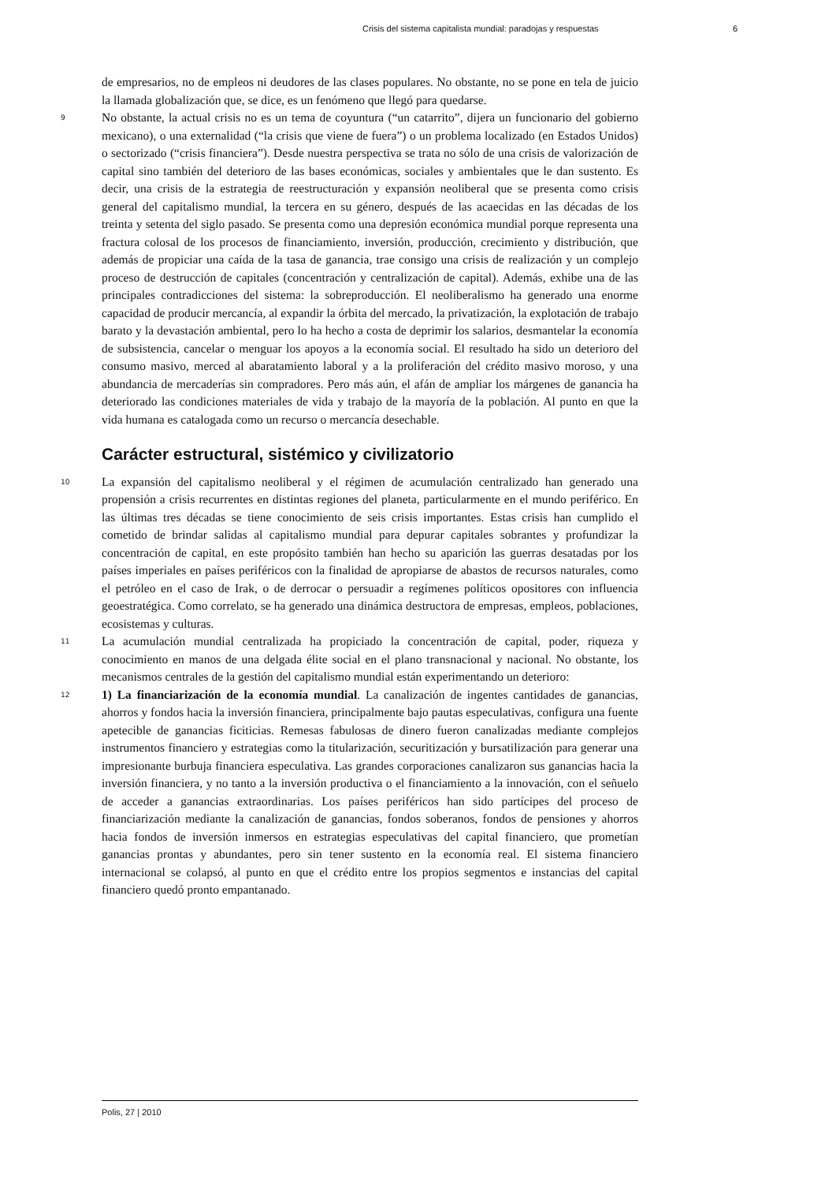Crisis del sistema capitalista mundial: paradojas y respuestas 6
de empresarios, no de empleos ni deudores de las clases populares. No obstante, no se pone en tela de juicio la llamada globalización que, se dice, es un fenómeno que llegó para quedarse.
9 No obstante, la actual crisis no es un tema de coyuntura (“un catarrito”, dijera un funcionario del gobierno mexicano), o una externalidad (“la crisis que viene de fuera”) o un problema localizado (en Estados Unidos) o sectorizado (“crisis financiera”). Desde nuestra perspectiva se trata no sólo de una crisis de valorización de capital sino también del deterioro de las bases económicas, sociales y ambientales que le dan sustento. Es decir, una crisis de la estrategia de reestructuración y expansión neoliberal que se presenta como crisis general del capitalismo mundial, la tercera en su género, después de las acaecidas en las décadas de los treinta y setenta del siglo pasado. Se presenta como una depresión económica mundial porque representa una fractura colosal de los procesos de financiamiento, inversión, producción, crecimiento y distribución, que además de propiciar una caída de la tasa de ganancia, trae consigo una crisis de realización y un complejo proceso de destrucción de capitales (concentración y centralización de capital). Además, exhibe una de las principales contradicciones del sistema: la sobreproducción. El neoliberalismo ha generado una enorme capacidad de producir mercancía, al expandir la órbita del mercado, la privatización, la explotación de trabajo barato y la devastación ambiental, pero lo ha hecho a costa de deprimir los salarios, desmantelar la economía de subsistencia, cancelar o menguar los apoyos a la economía social. El resultado ha sido un deterioro del consumo masivo, merced al abaratamiento laboral y a la proliferación del crédito masivo moroso, y una abundancia de mercaderías sin compradores. Pero más aún, el afán de ampliar los márgenes de ganancia ha deteriorado las condiciones materiales de vida y trabajo de la mayoría de la población. Al punto en que la vida humana es catalogada como un recurso o mercancía desechable.
Carácter estructural, sistémico y civilizatorio
10 La expansión del capitalismo neoliberal y el régimen de acumulación centralizado han generado una propensión a crisis recurrentes en distintas regiones del planeta, particularmente en el mundo periférico. En las últimas tres décadas se tiene conocimiento de seis crisis importantes. Estas crisis han cumplido el cometido de brindar salidas al capitalismo mundial para depurar capitales sobrantes y profundizar la concentración de capital, en este propósito también han hecho su aparición las guerras desatadas por los países imperiales en países periféricos con la finalidad de apropiarse de abastos de recursos naturales, como el petróleo en el caso de Irak, o de derrocar o persuadir a regímenes políticos opositores con influencia geoestratégica. Como correlato, se ha generado una dinámica destructora de empresas, empleos, poblaciones, ecosistemas y culturas.
11 La acumulación mundial centralizada ha propiciado la concentración de capital, poder, riqueza y conocimiento en manos de una delgada élite social en el plano transnacional y nacional. No obstante, los mecanismos centrales de la gestión del capitalismo mundial están experimentando un deterioro:
12 1) La financiarización de la economía mundial. La canalización de ingentes cantidades de ganancias, ahorros y fondos hacia la inversión financiera, principalmente bajo pautas especulativas, configura una fuente apetecible de ganancias ficiticias. Remesas fabulosas de dinero fueron canalizadas mediante complejos instrumentos financiero y estrategias como la titularización, securitización y bursatilización para generar una impresionante burbuja financiera especulativa. Las grandes corporaciones canalizaron sus ganancias hacia la inversión financiera, y no tanto a la inversión productiva o el financiamiento a la innovación, con el señuelo de acceder a ganancias extraordinarias. Los países periféricos han sido partícipes del proceso de financiarización mediante la canalización de ganancias, fondos soberanos, fondos de pensiones y ahorros hacia fondos de inversión inmersos en estrategias especulativas del capital financiero, que prometían ganancias prontas y abundantes, pero sin tener sustento en la economía real. El sistema financiero internacional se colapsó, al punto en que el crédito entre los propios segmentos e instancias del capital financiero quedó pronto empantanado.
Polis, 27 | 2010